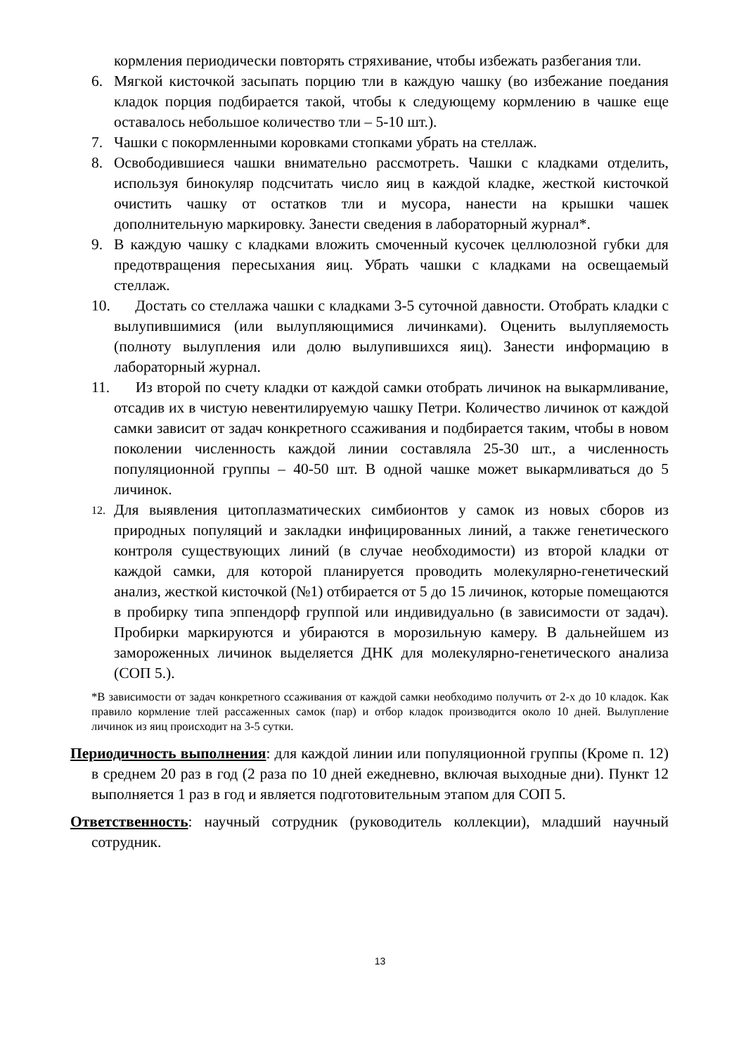кормления периодически повторять стряхивание, чтобы избежать разбегания тли.
6. Мягкой кисточкой засыпать порцию тли в каждую чашку (во избежание поедания кладок порция подбирается такой, чтобы к следующему кормлению в чашке еще оставалось небольшое количество тли – 5-10 шт.).
7. Чашки с покормленными коровками стопками убрать на стеллаж.
8. Освободившиеся чашки внимательно рассмотреть. Чашки с кладками отделить, используя бинокуляр подсчитать число яиц в каждой кладке, жесткой кисточкой очистить чашку от остатков тли и мусора, нанести на крышки чашек дополнительную маркировку. Занести сведения в лабораторный журнал*.
9. В каждую чашку с кладками вложить смоченный кусочек целлюлозной губки для предотвращения пересыхания яиц. Убрать чашки с кладками на освещаемый стеллаж.
10.
Достать со стеллажа чашки с кладками 3-5 суточной давности. Отобрать кладки с вылупившимися (или вылупляющимися личинками). Оценить вылупляемость (полноту вылупления или долю вылупившихся яиц). Занести информацию в лабораторный журнал.
11.
Из второй по счету кладки от каждой самки отобрать личинок на выкармливание, отсадив их в чистую невентилируемую чашку Петри. Количество личинок от каждой самки зависит от задач конкретного ссаживания и подбирается таким, чтобы в новом поколении численность каждой линии составляла 25-30 шт., а численность популяционной группы – 40-50 шт. В одной чашке может выкармливаться до 5 личинок.
12.
Для выявления цитоплазматических симбионтов у самок из новых сборов из природных популяций и закладки инфицированных линий, а также генетического контроля существующих линий (в случае необходимости) из второй кладки от каждой самки, для которой планируется проводить молекулярно-генетический анализ, жесткой кисточкой (№1) отбирается от 5 до 15 личинок, которые помещаются в пробирку типа эппендорф группой или индивидуально (в зависимости от задач). Пробирки маркируются и убираются в морозильную камеру. В дальнейшем из замороженных личинок выделяется ДНК для молекулярно-генетического анализа (СОП 5.).
*В зависимости от задач конкретного ссаживания от каждой самки необходимо получить от 2-х до 10 кладок. Как правило кормление тлей рассаженных самок (пар) и отбор кладок производится около 10 дней. Вылупление личинок из яиц происходит на 3-5 сутки.
Периодичность выполнения: для каждой линии или популяционной группы (Кроме п. 12) в среднем 20 раз в год (2 раза по 10 дней ежедневно, включая выходные дни). Пункт 12 выполняется 1 раз в год и является подготовительным этапом для СОП 5.
Ответственность: научный сотрудник (руководитель коллекции), младший научный сотрудник.
13